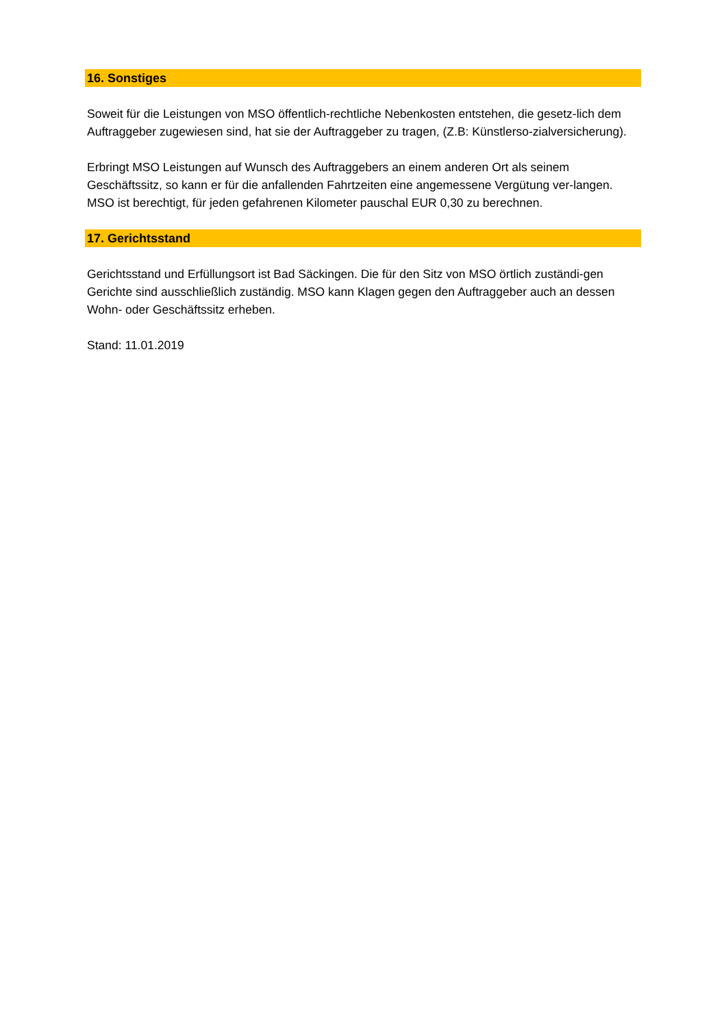16. Sonstiges
Soweit für die Leistungen von MSO öffentlich-rechtliche Nebenkosten entstehen, die gesetz-lich dem Auftraggeber zugewiesen sind, hat sie der Auftraggeber zu tragen, (Z.B: Künstlerso-zialversicherung).
Erbringt MSO Leistungen auf Wunsch des Auftraggebers an einem anderen Ort als seinem Geschäftssitz, so kann er für die anfallenden Fahrtzeiten eine angemessene Vergütung ver-langen. MSO ist berechtigt, für jeden gefahrenen Kilometer pauschal EUR 0,30 zu berechnen.
17. Gerichtsstand
Gerichtsstand und Erfüllungsort ist Bad Säckingen. Die für den Sitz von MSO örtlich zuständi-gen Gerichte sind ausschließlich zuständig. MSO kann Klagen gegen den Auftraggeber auch an dessen Wohn- oder Geschäftssitz erheben.
Stand: 11.01.2019